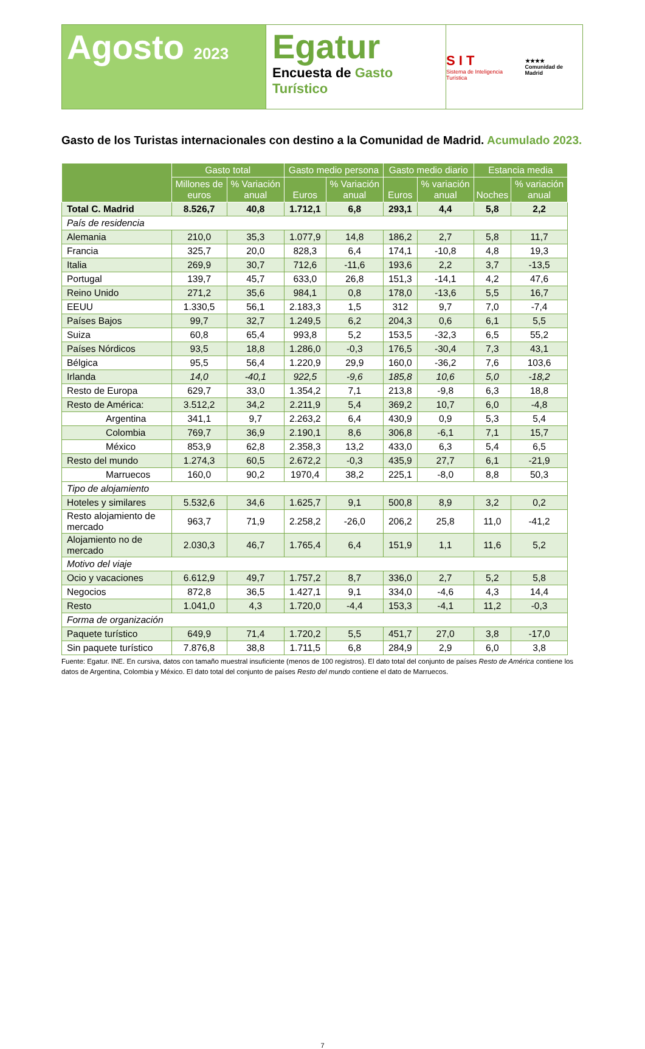Agosto 2023
Egatur
Encuesta de Gasto Turístico
S I T
Sistema de Inteligencia Turística
★★★★
Comunidad de Madrid
Gasto de los Turistas internacionales con destino a la Comunidad de Madrid. Acumulado 2023.
| | Gasto total | | Gasto medio persona | | Gasto medio diario | | Estancia media | |
| --- | --- | --- | --- | --- | --- | --- | --- | --- |
| | Millones de euros | % Variación anual | Euros | % Variación anual | Euros | % variación anual | Noches | % variación anual |
| Total C. Madrid | 8.526,7 | 40,8 | 1.712,1 | 6,8 | 293,1 | 4,4 | 5,8 | 2,2 |
| País de residencia | | | | | | | | |
| Alemania | 210,0 | 35,3 | 1.077,9 | 14,8 | 186,2 | 2,7 | 5,8 | 11,7 |
| Francia | 325,7 | 20,0 | 828,3 | 6,4 | 174,1 | -10,8 | 4,8 | 19,3 |
| Italia | 269,9 | 30,7 | 712,6 | -11,6 | 193,6 | 2,2 | 3,7 | -13,5 |
| Portugal | 139,7 | 45,7 | 633,0 | 26,8 | 151,3 | -14,1 | 4,2 | 47,6 |
| Reino Unido | 271,2 | 35,6 | 984,1 | 0,8 | 178,0 | -13,6 | 5,5 | 16,7 |
| EEUU | 1.330,5 | 56,1 | 2.183,3 | 1,5 | 312 | 9,7 | 7,0 | -7,4 |
| Países Bajos | 99,7 | 32,7 | 1.249,5 | 6,2 | 204,3 | 0,6 | 6,1 | 5,5 |
| Suiza | 60,8 | 65,4 | 993,8 | 5,2 | 153,5 | -32,3 | 6,5 | 55,2 |
| Países Nórdicos | 93,5 | 18,8 | 1.286,0 | -0,3 | 176,5 | -30,4 | 7,3 | 43,1 |
| Bélgica | 95,5 | 56,4 | 1.220,9 | 29,9 | 160,0 | -36,2 | 7,6 | 103,6 |
| Irlanda | 14,0 | -40,1 | 922,5 | -9,6 | 185,8 | 10,6 | 5,0 | -18,2 |
| Resto de Europa | 629,7 | 33,0 | 1.354,2 | 7,1 | 213,8 | -9,8 | 6,3 | 18,8 |
| Resto de América: | 3.512,2 | 34,2 | 2.211,9 | 5,4 | 369,2 | 10,7 | 6,0 | -4,8 |
| Argentina | 341,1 | 9,7 | 2.263,2 | 6,4 | 430,9 | 0,9 | 5,3 | 5,4 |
| Colombia | 769,7 | 36,9 | 2.190,1 | 8,6 | 306,8 | -6,1 | 7,1 | 15,7 |
| México | 853,9 | 62,8 | 2.358,3 | 13,2 | 433,0 | 6,3 | 5,4 | 6,5 |
| Resto del mundo | 1.274,3 | 60,5 | 2.672,2 | -0,3 | 435,9 | 27,7 | 6,1 | -21,9 |
| Marruecos | 160,0 | 90,2 | 1970,4 | 38,2 | 225,1 | -8,0 | 8,8 | 50,3 |
| Tipo de alojamiento | | | | | | | | |
| Hoteles y similares | 5.532,6 | 34,6 | 1.625,7 | 9,1 | 500,8 | 8,9 | 3,2 | 0,2 |
| Resto alojamiento de mercado | 963,7 | 71,9 | 2.258,2 | -26,0 | 206,2 | 25,8 | 11,0 | -41,2 |
| Alojamiento no de mercado | 2.030,3 | 46,7 | 1.765,4 | 6,4 | 151,9 | 1,1 | 11,6 | 5,2 |
| Motivo del viaje | | | | | | | | |
| Ocio y vacaciones | 6.612,9 | 49,7 | 1.757,2 | 8,7 | 336,0 | 2,7 | 5,2 | 5,8 |
| Negocios | 872,8 | 36,5 | 1.427,1 | 9,1 | 334,0 | -4,6 | 4,3 | 14,4 |
| Resto | 1.041,0 | 4,3 | 1.720,0 | -4,4 | 153,3 | -4,1 | 11,2 | -0,3 |
| Forma de organización | | | | | | | | |
| Paquete turístico | 649,9 | 71,4 | 1.720,2 | 5,5 | 451,7 | 27,0 | 3,8 | -17,0 |
| Sin paquete turístico | 7.876,8 | 38,8 | 1.711,5 | 6,8 | 284,9 | 2,9 | 6,0 | 3,8 |
Fuente: Egatur. INE. En cursiva, datos con tamaño muestral insuficiente (menos de 100 registros). El dato total del conjunto de países Resto de América contiene los datos de Argentina, Colombia y México. El dato total del conjunto de países Resto del mundo contiene el dato de Marruecos.
7